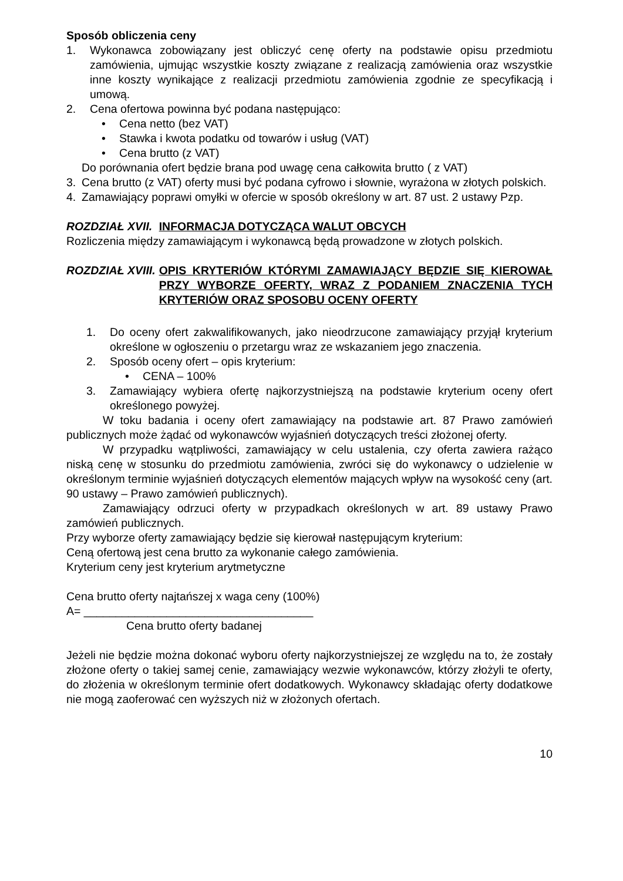Sposób obliczenia ceny
1. Wykonawca zobowiązany jest obliczyć cenę oferty na podstawie opisu przedmiotu zamówienia, ujmując wszystkie koszty związane z realizacją zamówienia oraz wszystkie inne koszty wynikające z realizacji przedmiotu zamówienia zgodnie ze specyfikacją i umową.
2. Cena ofertowa powinna być podana następująco:
• Cena netto (bez VAT)
• Stawka i kwota podatku od towarów i usług (VAT)
• Cena brutto (z VAT)
Do porównania ofert będzie brana pod uwagę cena całkowita brutto ( z VAT)
3. Cena brutto (z VAT) oferty musi być podana cyfrowo i słownie, wyrażona w złotych polskich.
4. Zamawiający poprawi omyłki w ofercie w sposób określony w art. 87 ust. 2 ustawy Pzp.
ROZDZIAŁ XVII. INFORMACJA DOTYCZĄCA WALUT OBCYCH
Rozliczenia między zamawiającym i wykonawcą będą prowadzone w złotych polskich.
ROZDZIAŁ XVIII. OPIS KRYTERIÓW KTÓRYMI ZAMAWIAJĄCY BĘDZIE SIĘ KIEROWAŁ PRZY WYBORZE OFERTY, WRAZ Z PODANIEM ZNACZENIA TYCH KRYTERIÓW ORAZ SPOSOBU OCENY OFERTY
1. Do oceny ofert zakwalifikowanych, jako nieodrzucone zamawiający przyjął kryterium określone w ogłoszeniu o przetargu wraz ze wskazaniem jego znaczenia.
2. Sposób oceny ofert – opis kryterium:
• CENA – 100%
3. Zamawiający wybiera ofertę najkorzystniejszą na podstawie kryterium oceny ofert określonego powyżej.
W toku badania i oceny ofert zamawiający na podstawie art. 87 Prawo zamówień publicznych może żądać od wykonawców wyjaśnień dotyczących treści złożonej oferty.
W przypadku wątpliwości, zamawiający w celu ustalenia, czy oferta zawiera rażąco niską cenę w stosunku do przedmiotu zamówienia, zwróci się do wykonawcy o udzielenie w określonym terminie wyjaśnień dotyczących elementów mających wpływ na wysokość ceny (art. 90 ustawy – Prawo zamówień publicznych).
Zamawiający odrzuci oferty w przypadkach określonych w art. 89 ustawy Prawo zamówień publicznych.
Przy wyborze oferty zamawiający będzie się kierował następującym kryterium:
Ceną ofertową jest cena brutto za wykonanie całego zamówienia.
Kryterium ceny jest kryterium arytmetyczne
Cena brutto oferty najtańszej x waga ceny (100%)
A= ____________________________________
Cena brutto oferty badanej
Jeżeli nie będzie można dokonać wyboru oferty najkorzystniejszej ze względu na to, że zostały złożone oferty o takiej samej cenie, zamawiający wezwie wykonawców, którzy złożyli te oferty, do złożenia w określonym terminie ofert dodatkowych. Wykonawcy składając oferty dodatkowe nie mogą zaoferować cen wyższych niż w złożonych ofertach.
10